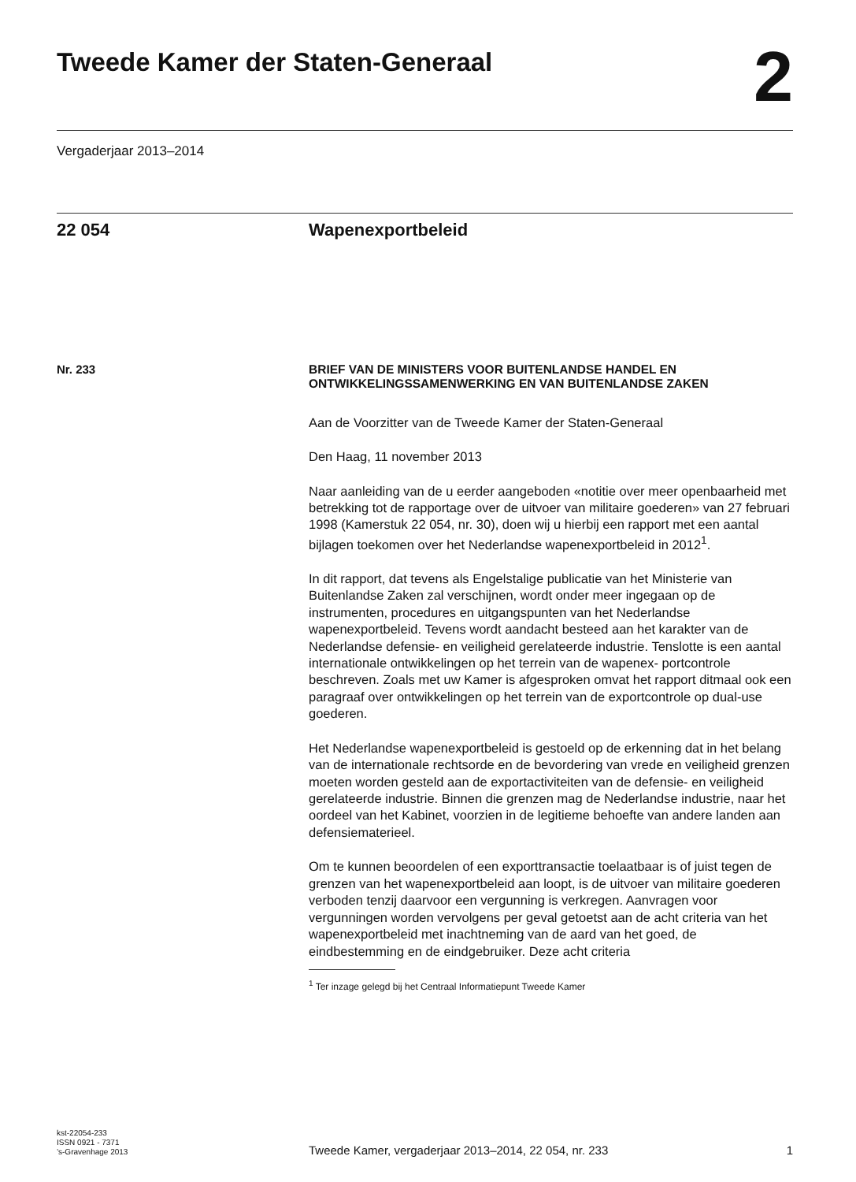Tweede Kamer der Staten-Generaal
2
Vergaderjaar 2013–2014
22 054 Wapenexportbeleid
Nr. 233
BRIEF VAN DE MINISTERS VOOR BUITENLANDSE HANDEL EN ONTWIKKELINGSSAMENWERKING EN VAN BUITENLANDSE ZAKEN
Aan de Voorzitter van de Tweede Kamer der Staten-Generaal
Den Haag, 11 november 2013
Naar aanleiding van de u eerder aangeboden «notitie over meer openbaarheid met betrekking tot de rapportage over de uitvoer van militaire goederen» van 27 februari 1998 (Kamerstuk 22 054, nr. 30), doen wij u hierbij een rapport met een aantal bijlagen toekomen over het Nederlandse wapenexportbeleid in 2012<sup>1</sup>.
In dit rapport, dat tevens als Engelstalige publicatie van het Ministerie van Buitenlandse Zaken zal verschijnen, wordt onder meer ingegaan op de instrumenten, procedures en uitgangspunten van het Nederlandse wapenexportbeleid. Tevens wordt aandacht besteed aan het karakter van de Nederlandse defensie- en veiligheid gerelateerde industrie. Tenslotte is een aantal internationale ontwikkelingen op het terrein van de wapenex- portcontrole beschreven. Zoals met uw Kamer is afgesproken omvat het rapport ditmaal ook een paragraaf over ontwikkelingen op het terrein van de exportcontrole op dual-use goederen.
Het Nederlandse wapenexportbeleid is gestoeld op de erkenning dat in het belang van de internationale rechtsorde en de bevordering van vrede en veiligheid grenzen moeten worden gesteld aan de exportactiviteiten van de defensie- en veiligheid gerelateerde industrie. Binnen die grenzen mag de Nederlandse industrie, naar het oordeel van het Kabinet, voorzien in de legitieme behoefte van andere landen aan defensiematerieel.
Om te kunnen beoordelen of een exporttransactie toelaatbaar is of juist tegen de grenzen van het wapenexportbeleid aan loopt, is de uitvoer van militaire goederen verboden tenzij daarvoor een vergunning is verkregen. Aanvragen voor vergunningen worden vervolgens per geval getoetst aan de acht criteria van het wapenexportbeleid met inachtneming van de aard van het goed, de eindbestemming en de eindgebruiker. Deze acht criteria
<sup>1</sup> Ter inzage gelegd bij het Centraal Informatiepunt Tweede Kamer
kst-22054-233
ISSN 0921 - 7371
’s-Gravenhage 2013
Tweede Kamer, vergaderjaar 2013–2014, 22 054, nr. 233 1